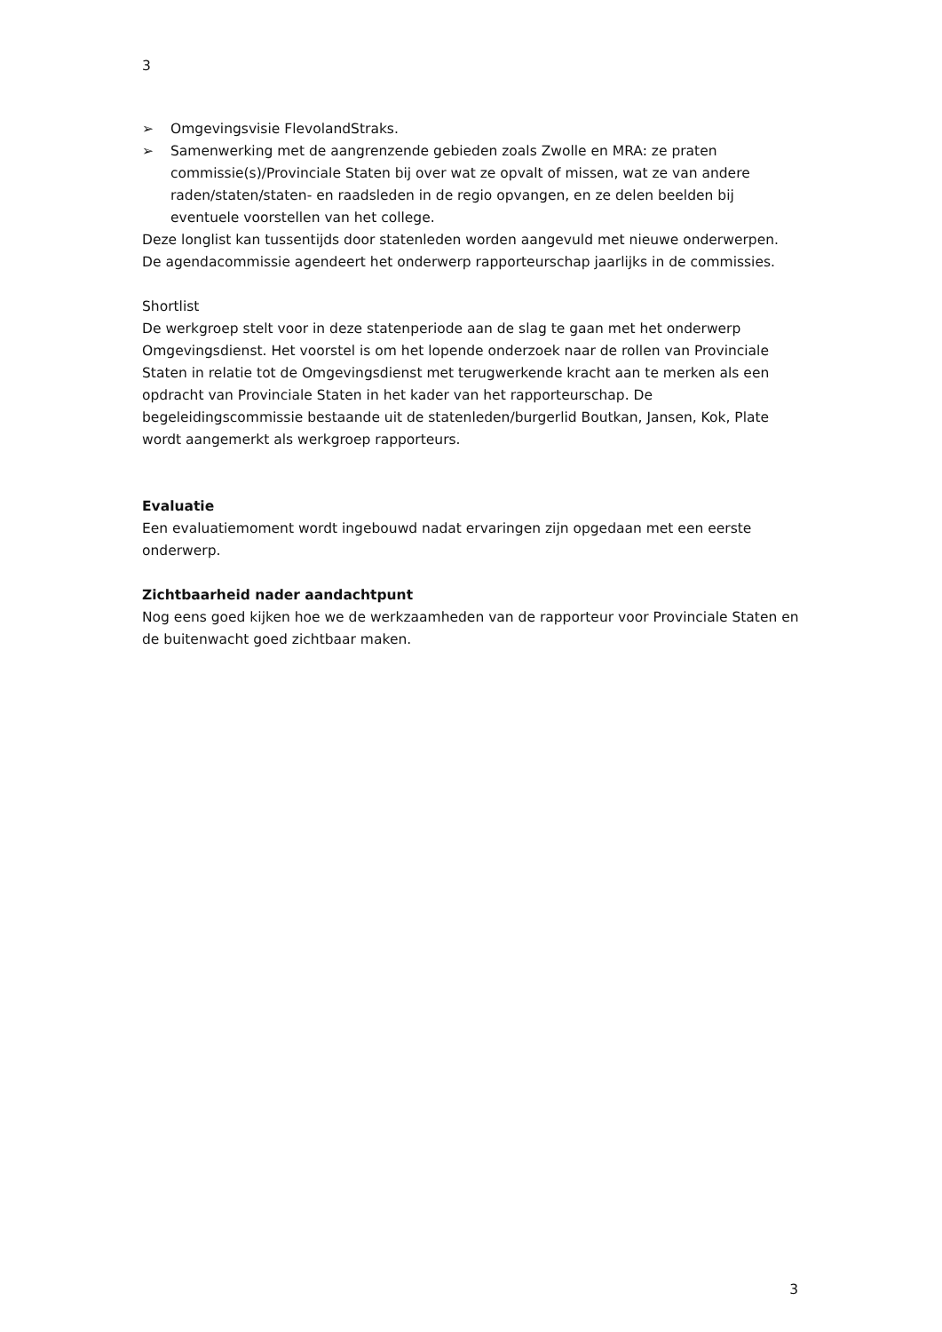3
➢ Omgevingsvisie FlevolandStraks.
➢ Samenwerking met de aangrenzende gebieden zoals Zwolle en MRA: ze praten commissie(s)/Provinciale Staten bij over wat ze opvalt of missen, wat ze van andere raden/staten/staten- en raadsleden in de regio opvangen, en ze delen beelden bij eventuele voorstellen van het college.
Deze longlist kan tussentijds door statenleden worden aangevuld met nieuwe onderwerpen. De agendacommissie agendeert het onderwerp rapporteurschap jaarlijks in de commissies.
Shortlist
De werkgroep stelt voor in deze statenperiode aan de slag te gaan met het onderwerp Omgevingsdienst. Het voorstel is om het lopende onderzoek naar de rollen van Provinciale Staten in relatie tot de Omgevingsdienst met terugwerkende kracht aan te merken als een opdracht van Provinciale Staten in het kader van het rapporteurschap. De begeleidingscommissie bestaande uit de statenleden/burgerlid Boutkan, Jansen, Kok, Plate wordt aangemerkt als werkgroep rapporteurs.
Evaluatie
Een evaluatiemoment wordt ingebouwd nadat ervaringen zijn opgedaan met een eerste onderwerp.
Zichtbaarheid nader aandachtpunt
Nog eens goed kijken hoe we de werkzaamheden van de rapporteur voor Provinciale Staten en de buitenwacht goed zichtbaar maken.
3